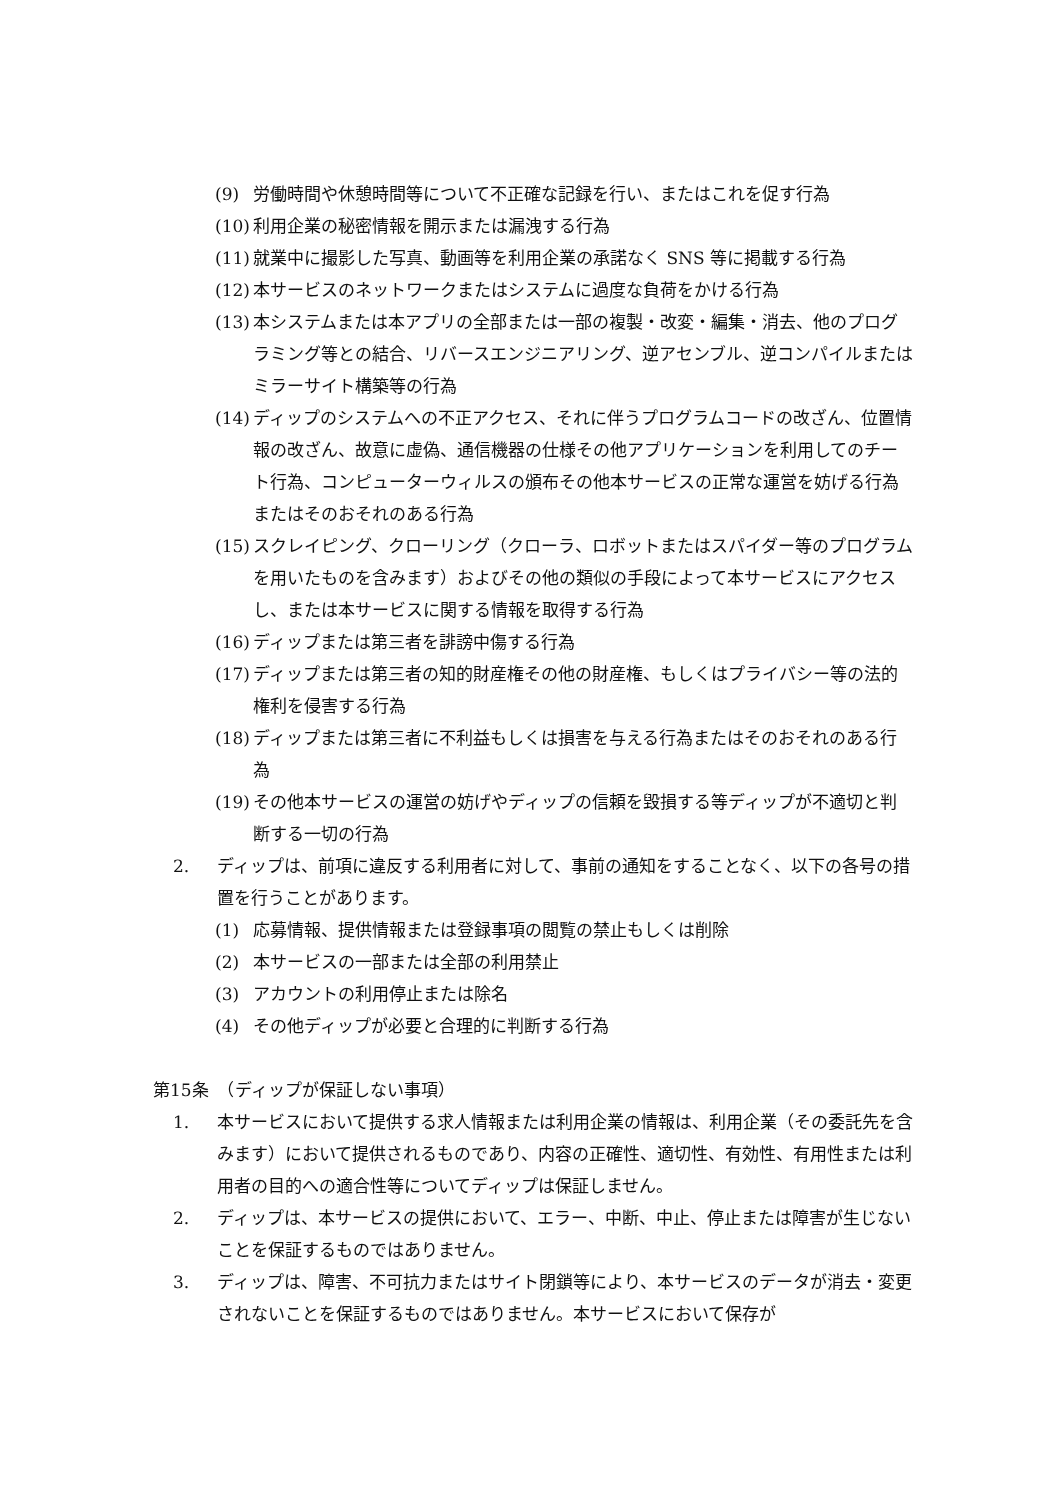(9) 労働時間や休憩時間等について不正確な記録を行い、またはこれを促す行為
(10) 利用企業の秘密情報を開示または漏洩する行為
(11) 就業中に撮影した写真、動画等を利用企業の承諾なく SNS 等に掲載する行為
(12) 本サービスのネットワークまたはシステムに過度な負荷をかける行為
(13) 本システムまたは本アプリの全部または一部の複製・改変・編集・消去、他のプログラミング等との結合、リバースエンジニアリング、逆アセンブル、逆コンパイルまたはミラーサイト構築等の行為
(14) ディップのシステムへの不正アクセス、それに伴うプログラムコードの改ざん、位置情報の改ざん、故意に虚偽、通信機器の仕様その他アプリケーションを利用してのチート行為、コンピューターウィルスの頒布その他本サービスの正常な運営を妨げる行為またはそのおそれのある行為
(15) スクレイピング、クローリング（クローラ、ロボットまたはスパイダー等のプログラムを用いたものを含みます）およびその他の類似の手段によって本サービスにアクセスし、または本サービスに関する情報を取得する行為
(16) ディップまたは第三者を誹謗中傷する行為
(17) ディップまたは第三者の知的財産権その他の財産権、もしくはプライバシー等の法的権利を侵害する行為
(18) ディップまたは第三者に不利益もしくは損害を与える行為またはそのおそれのある行為
(19) その他本サービスの運営の妨げやディップの信頼を毀損する等ディップが不適切と判断する一切の行為
2. ディップは、前項に違反する利用者に対して、事前の通知をすることなく、以下の各号の措置を行うことがあります。
(1) 応募情報、提供情報または登録事項の閲覧の禁止もしくは削除
(2) 本サービスの一部または全部の利用禁止
(3) アカウントの利用停止または除名
(4) その他ディップが必要と合理的に判断する行為
第15条　（ディップが保証しない事項）
1. 本サービスにおいて提供する求人情報または利用企業の情報は、利用企業（その委託先を含みます）において提供されるものであり、内容の正確性、適切性、有効性、有用性または利用者の目的への適合性等についてディップは保証しません。
2. ディップは、本サービスの提供において、エラー、中断、中止、停止または障害が生じないことを保証するものではありません。
3. ディップは、障害、不可抗力またはサイト閉鎖等により、本サービスのデータが消去・変更されないことを保証するものではありません。本サービスにおいて保存が